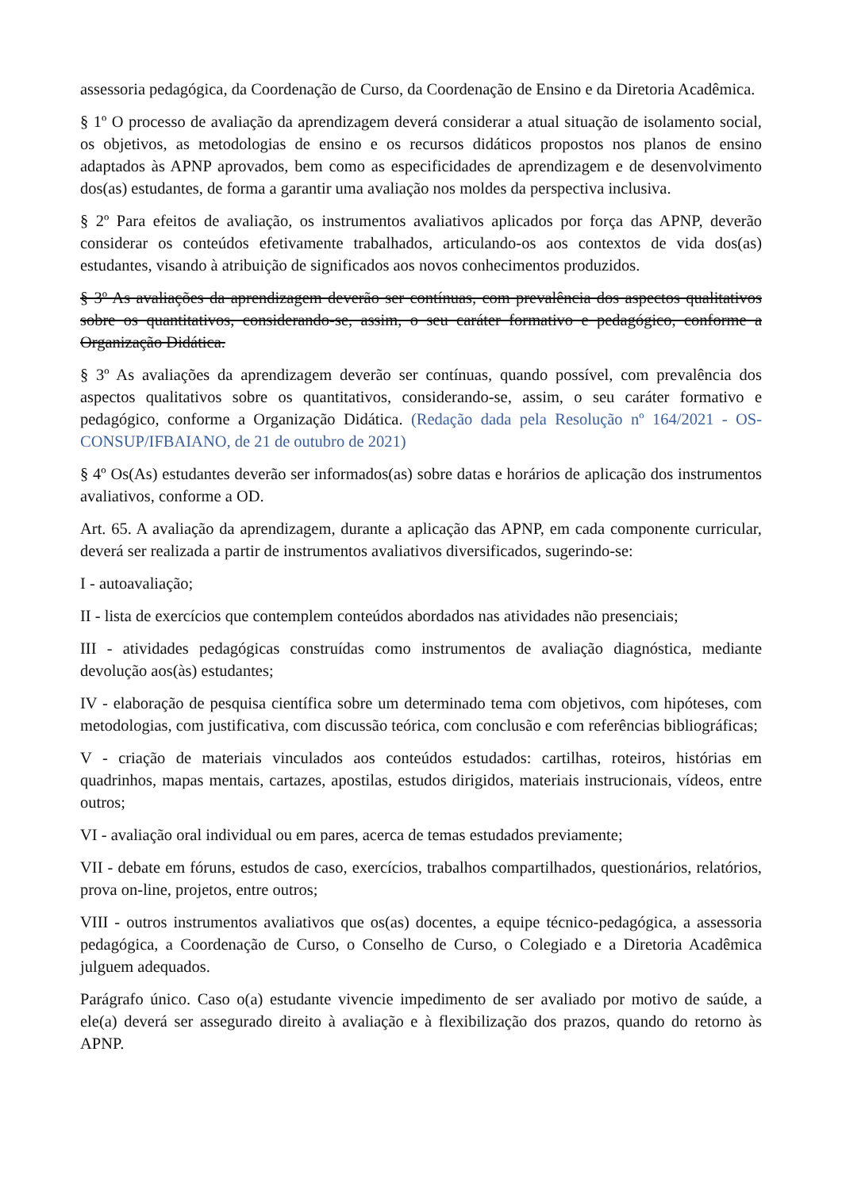assessoria pedagógica, da Coordenação de Curso, da Coordenação de Ensino e da Diretoria Acadêmica.
§ 1º O processo de avaliação da aprendizagem deverá considerar a atual situação de isolamento social, os objetivos, as metodologias de ensino e os recursos didáticos propostos nos planos de ensino adaptados às APNP aprovados, bem como as especificidades de aprendizagem e de desenvolvimento dos(as) estudantes, de forma a garantir uma avaliação nos moldes da perspectiva inclusiva.
§ 2º Para efeitos de avaliação, os instrumentos avaliativos aplicados por força das APNP, deverão considerar os conteúdos efetivamente trabalhados, articulando-os aos contextos de vida dos(as) estudantes, visando à atribuição de significados aos novos conhecimentos produzidos.
§ 3º As avaliações da aprendizagem deverão ser contínuas, com prevalência dos aspectos qualitativos sobre os quantitativos, considerando-se, assim, o seu caráter formativo e pedagógico, conforme a Organização Didática.
§ 3º As avaliações da aprendizagem deverão ser contínuas, quando possível, com prevalência dos aspectos qualitativos sobre os quantitativos, considerando-se, assim, o seu caráter formativo e pedagógico, conforme a Organização Didática. (Redação dada pela Resolução nº 164/2021 - OS-CONSUP/IFBAIANO, de 21 de outubro de 2021)
§ 4º Os(As) estudantes deverão ser informados(as) sobre datas e horários de aplicação dos instrumentos avaliativos, conforme a OD.
Art. 65. A avaliação da aprendizagem, durante a aplicação das APNP, em cada componente curricular, deverá ser realizada a partir de instrumentos avaliativos diversificados, sugerindo-se:
I - autoavaliação;
II - lista de exercícios que contemplem conteúdos abordados nas atividades não presenciais;
III - atividades pedagógicas construídas como instrumentos de avaliação diagnóstica, mediante devolução aos(às) estudantes;
IV - elaboração de pesquisa científica sobre um determinado tema com objetivos, com hipóteses, com metodologias, com justificativa, com discussão teórica, com conclusão e com referências bibliográficas;
V - criação de materiais vinculados aos conteúdos estudados: cartilhas, roteiros, histórias em quadrinhos, mapas mentais, cartazes, apostilas, estudos dirigidos, materiais instrucionais, vídeos, entre outros;
VI - avaliação oral individual ou em pares, acerca de temas estudados previamente;
VII - debate em fóruns, estudos de caso, exercícios, trabalhos compartilhados, questionários, relatórios, prova on-line, projetos, entre outros;
VIII - outros instrumentos avaliativos que os(as) docentes, a equipe técnico-pedagógica, a assessoria pedagógica, a Coordenação de Curso, o Conselho de Curso, o Colegiado e a Diretoria Acadêmica julguem adequados.
Parágrafo único. Caso o(a) estudante vivencie impedimento de ser avaliado por motivo de saúde, a ele(a) deverá ser assegurado direito à avaliação e à flexibilização dos prazos, quando do retorno às APNP.